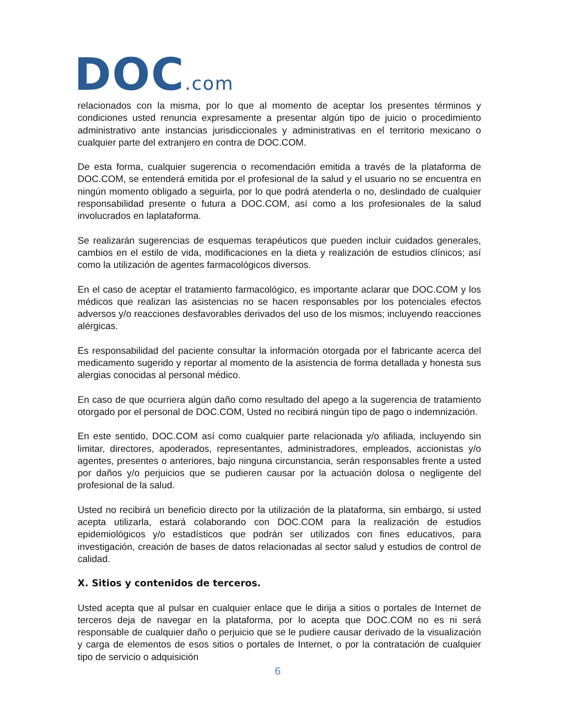DOC.com
relacionados con la misma, por lo que al momento de aceptar los presentes términos y condiciones usted renuncia expresamente a presentar algún tipo de juicio o procedimiento administrativo ante instancias jurisdiccionales y administrativas en el territorio mexicano o cualquier parte del extranjero en contra de DOC.COM.
De esta forma, cualquier sugerencia o recomendación emitida a través de la plataforma de DOC.COM, se entenderá emitida por el profesional de la salud y el usuario no se encuentra en ningún momento obligado a seguirla, por lo que podrá atenderla o no, deslindado de cualquier responsabilidad presente o futura a DOC.COM, así como a los profesionales de la salud involucrados en laplataforma.
Se realizarán sugerencias de esquemas terapéuticos que pueden incluir cuidados generales, cambios en el estilo de vida, modificaciones en la dieta y realización de estudios clínicos; así como la utilización de agentes farmacológicos diversos.
En el caso de aceptar el tratamiento farmacológico, es importante aclarar que DOC.COM y los médicos que realizan las asistencias no se hacen responsables por los potenciales efectos adversos y/o reacciones desfavorables derivados del uso de los mismos; incluyendo reacciones alérgicas.
Es responsabilidad del paciente consultar la información otorgada por el fabricante acerca del medicamento sugerido y reportar al momento de la asistencia de forma detallada y honesta sus alergias conocidas al personal médico.
En caso de que ocurriera algún daño como resultado del apego a la sugerencia de tratamiento otorgado por el personal de DOC.COM, Usted no recibirá ningún tipo de pago o indemnización.
En este sentido, DOC.COM así como cualquier parte relacionada y/o afiliada, incluyendo sin limitar, directores, apoderados, representantes, administradores, empleados, accionistas y/o agentes, presentes o anteriores, bajo ninguna circunstancia, serán responsables frente a usted por daños y/o perjuicios que se pudieren causar por la actuación dolosa o negligente del profesional de la salud.
Usted no recibirá un beneficio directo por la utilización de la plataforma, sin embargo, si usted acepta utilizarla, estará colaborando con DOC.COM para la realización de estudios epidemiológicos y/o estadísticos que podrán ser utilizados con fines educativos, para investigación, creación de bases de datos relacionadas al sector salud y estudios de control de calidad.
X. Sitios y contenidos de terceros.
Usted acepta que al pulsar en cualquier enlace que le dirija a sitios o portales de Internet de terceros deja de navegar en la plataforma, por lo acepta que DOC.COM no es ni será responsable de cualquier daño o perjuicio que se le pudiere causar derivado de la visualización y carga de elementos de esos sitios o portales de Internet, o por la contratación de cualquier tipo de servicio o adquisición
6